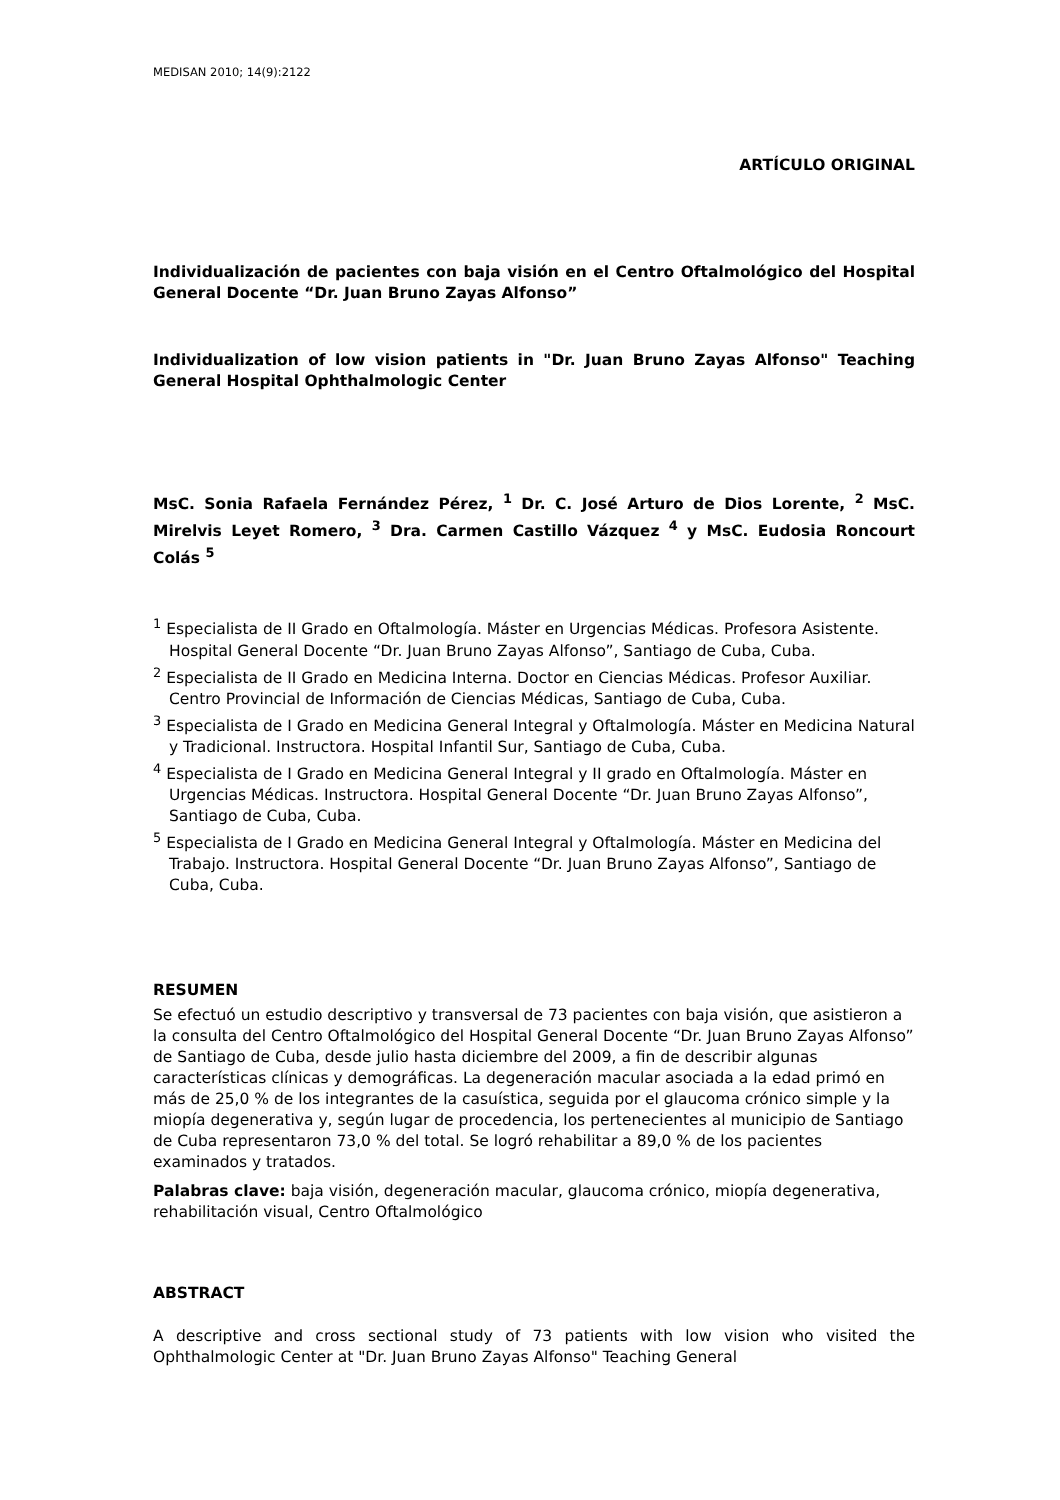MEDISAN 2010; 14(9):2122
ARTÍCULO ORIGINAL
Individualización de pacientes con baja visión en el Centro Oftalmológico del Hospital General Docente “Dr. Juan Bruno Zayas Alfonso”
Individualization of low vision patients in "Dr. Juan Bruno Zayas Alfonso" Teaching General Hospital Ophthalmologic Center
MsC. Sonia Rafaela Fernández Pérez, <sup>1</sup> Dr. C. José Arturo de Dios Lorente, <sup>2</sup> MsC. Mirelvis Leyet Romero, <sup>3</sup> Dra. Carmen Castillo Vázquez <sup>4</sup> y MsC. Eudosia Roncourt Colás <sup>5</sup>
<sup>1</sup> Especialista de II Grado en Oftalmología. Máster en Urgencias Médicas. Profesora Asistente. Hospital General Docente “Dr. Juan Bruno Zayas Alfonso”, Santiago de Cuba, Cuba.
<sup>2</sup> Especialista de II Grado en Medicina Interna. Doctor en Ciencias Médicas. Profesor Auxiliar. Centro Provincial de Información de Ciencias Médicas, Santiago de Cuba, Cuba.
<sup>3</sup> Especialista de I Grado en Medicina General Integral y Oftalmología. Máster en Medicina Natural y Tradicional. Instructora. Hospital Infantil Sur, Santiago de Cuba, Cuba.
<sup>4</sup> Especialista de I Grado en Medicina General Integral y II grado en Oftalmología. Máster en Urgencias Médicas. Instructora. Hospital General Docente “Dr. Juan Bruno Zayas Alfonso”, Santiago de Cuba, Cuba.
<sup>5</sup> Especialista de I Grado en Medicina General Integral y Oftalmología. Máster en Medicina del Trabajo. Instructora. Hospital General Docente “Dr. Juan Bruno Zayas Alfonso”, Santiago de Cuba, Cuba.
RESUMEN
Se efectuó un estudio descriptivo y transversal de 73 pacientes con baja visión, que asistieron a la consulta del Centro Oftalmológico del Hospital General Docente “Dr. Juan Bruno Zayas Alfonso” de Santiago de Cuba, desde julio hasta diciembre del 2009, a fin de describir algunas características clínicas y demográficas. La degeneración macular asociada a la edad primó en más de 25,0 % de los integrantes de la casuística, seguida por el glaucoma crónico simple y la miopía degenerativa y, según lugar de procedencia, los pertenecientes al municipio de Santiago de Cuba representaron 73,0 % del total. Se logró rehabilitar a 89,0 % de los pacientes examinados y tratados.
Palabras clave: baja visión, degeneración macular, glaucoma crónico, miopía degenerativa, rehabilitación visual, Centro Oftalmológico
ABSTRACT
A descriptive and cross sectional study of 73 patients with low vision who visited the Ophthalmologic Center at "Dr. Juan Bruno Zayas Alfonso" Teaching General